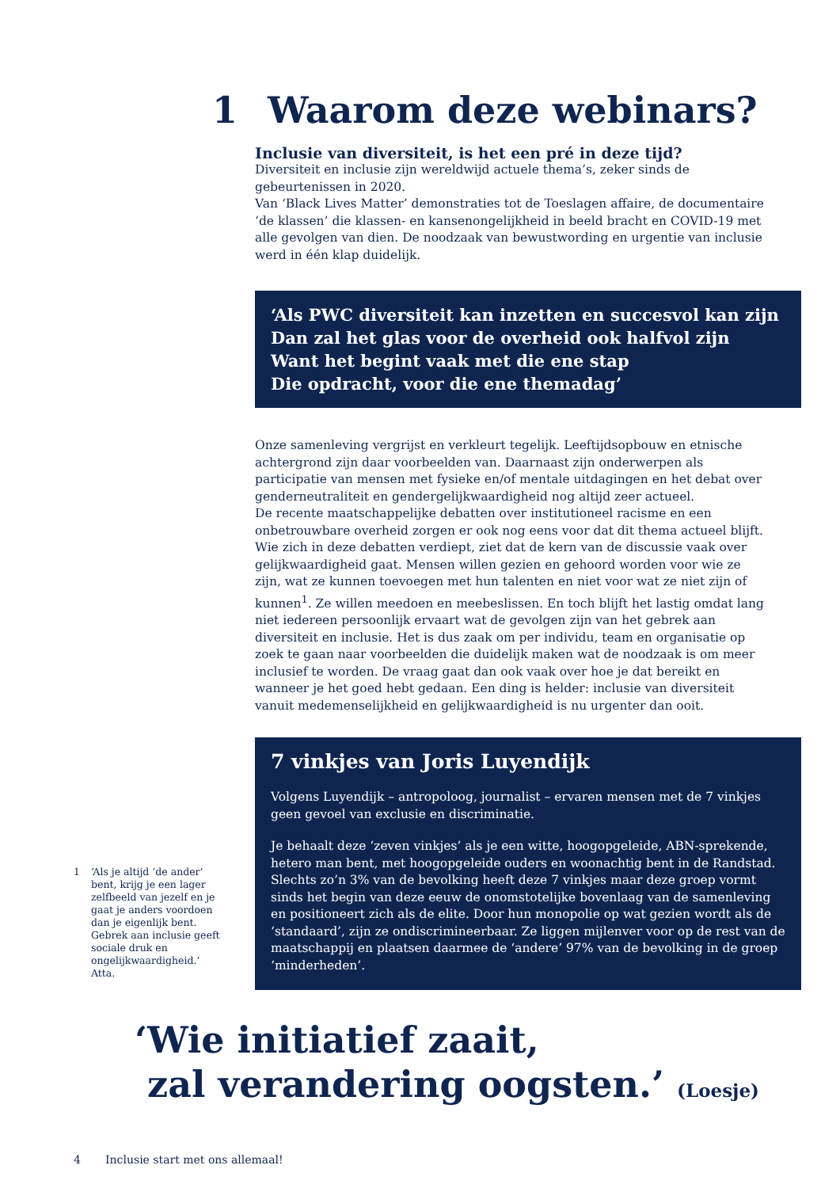1 Waarom deze webinars?
Inclusie van diversiteit, is het een pré in deze tijd?
Diversiteit en inclusie zijn wereldwijd actuele thema’s, zeker sinds de gebeurtenissen in 2020.
Van ‘Black Lives Matter’ demonstraties tot de Toeslagen affaire, de documentaire ‘de klassen’ die klassen- en kansenongelijkheid in beeld bracht en COVID-19 met alle gevolgen van dien. De noodzaak van bewustwording en urgentie van inclusie werd in één klap duidelijk.
‘Als PWC diversiteit kan inzetten en succesvol kan zijn
Dan zal het glas voor de overheid ook halfvol zijn
Want het begint vaak met die ene stap
Die opdracht, voor die ene themadag’
Onze samenleving vergrijst en verkleurt tegelijk. Leeftijdsopbouw en etnische achtergrond zijn daar voorbeelden van. Daarnaast zijn onderwerpen als participatie van mensen met fysieke en/of mentale uitdagingen en het debat over genderneutraliteit en gendergelijkwaardigheid nog altijd zeer actueel.
De recente maatschappelijke debatten over institutioneel racisme en een onbetrouwbare overheid zorgen er ook nog eens voor dat dit thema actueel blijft. Wie zich in deze debatten verdiept, ziet dat de kern van de discussie vaak over gelijkwaardigheid gaat. Mensen willen gezien en gehoord worden voor wie ze zijn, wat ze kunnen toevoegen met hun talenten en niet voor wat ze niet zijn of kunnen<sup>1</sup>. Ze willen meedoen en meebeslissen. En toch blijft het lastig omdat lang niet iedereen persoonlijk ervaart wat de gevolgen zijn van het gebrek aan diversiteit en inclusie. Het is dus zaak om per individu, team en organisatie op zoek te gaan naar voorbeelden die duidelijk maken wat de noodzaak is om meer inclusief te worden. De vraag gaat dan ook vaak over hoe je dat bereikt en wanneer je het goed hebt gedaan. Een ding is helder: inclusie van diversiteit vanuit medemenselijkheid en gelijkwaardigheid is nu urgenter dan ooit.
7 vinkjes van Joris Luyendijk
Volgens Luyendijk – antropoloog, journalist – ervaren mensen met de 7 vinkjes geen gevoel van exclusie en discriminatie.
Je behaalt deze ‘zeven vinkjes’ als je een witte, hoogopgeleide, ABN-sprekende, hetero man bent, met hoogopgeleide ouders en woonachtig bent in de Randstad. Slechts zo’n 3% van de bevolking heeft deze 7 vinkjes maar deze groep vormt sinds het begin van deze eeuw de onomstotelijke bovenlaag van de samenleving en positioneert zich als de elite. Door hun monopolie op wat gezien wordt als de ‘standaard’, zijn ze ondiscrimineerbaar. Ze liggen mijlenver voor op de rest van de maatschappij en plaatsen daarmee de ‘andere’ 97% van de bevolking in de groep ‘minderheden’.
1 ‘Als je altijd ‘de ander’ bent, krijg je een lager zelfbeeld van jezelf en je gaat je anders voordoen dan je eigenlijk bent. Gebrek aan inclusie geeft sociale druk en ongelijkwaardigheid.’ Atta.
‘Wie initiatief zaait,
zal verandering oogsten.’ (Loesje)
4 Inclusie start met ons allemaal!